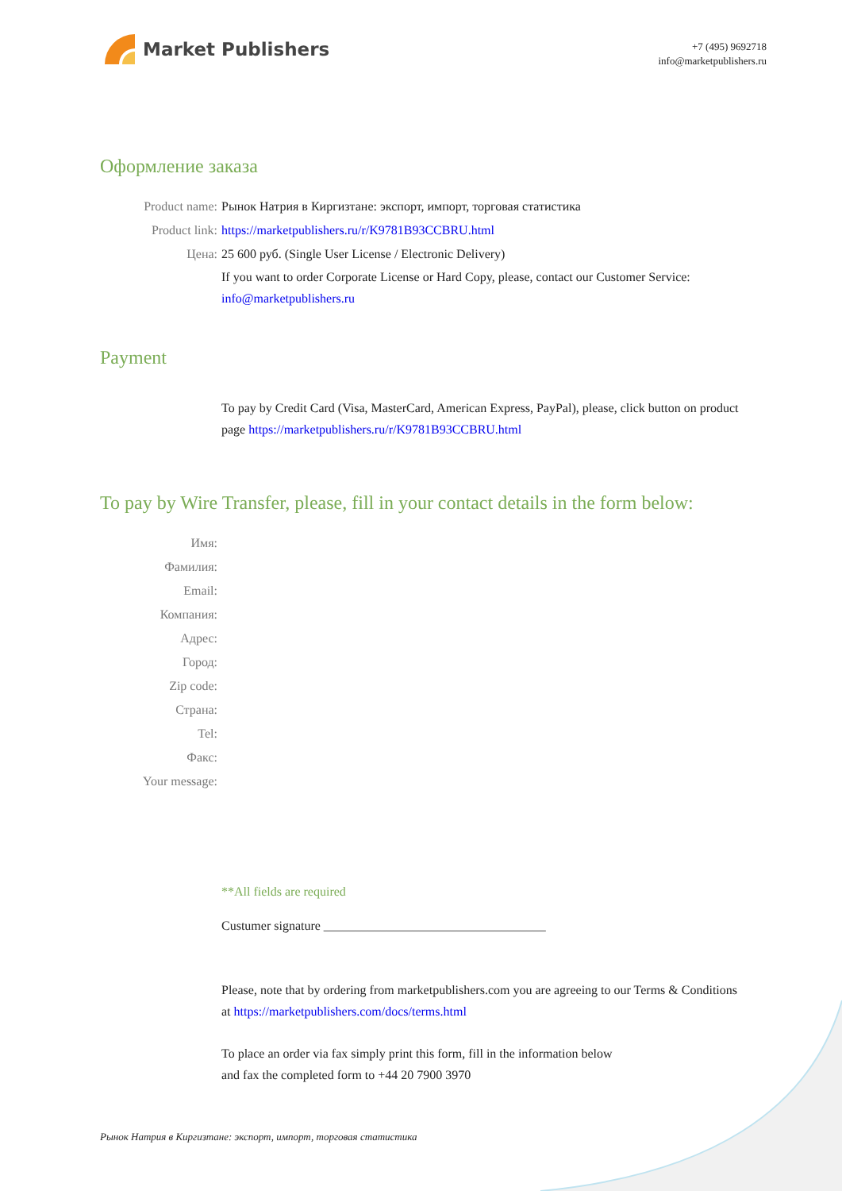Market Publishers
+7 (495) 9692718
info@marketpublishers.ru
Оформление заказа
Product name: Рынок Натрия в Киргизтане: экспорт, импорт, торговая статистика
Product link: https://marketpublishers.ru/r/K9781B93CCBRU.html
Цена: 25 600 руб. (Single User License / Electronic Delivery)
If you want to order Corporate License or Hard Copy, please, contact our Customer Service:
info@marketpublishers.ru
Payment
To pay by Credit Card (Visa, MasterCard, American Express, PayPal), please, click button on product page https://marketpublishers.ru/r/K9781B93CCBRU.html
To pay by Wire Transfer, please, fill in your contact details in the form below:
Имя:
Фамилия:
Email:
Компания:
Адрес:
Город:
Zip code:
Страна:
Tel:
Факс:
Your message:
**All fields are required
Custumer signature ___________________________________
Please, note that by ordering from marketpublishers.com you are agreeing to our Terms & Conditions at https://marketpublishers.com/docs/terms.html
To place an order via fax simply print this form, fill in the information below
and fax the completed form to +44 20 7900 3970
Рынок Натрия в Киргизтане: экспорт, импорт, торговая статистика